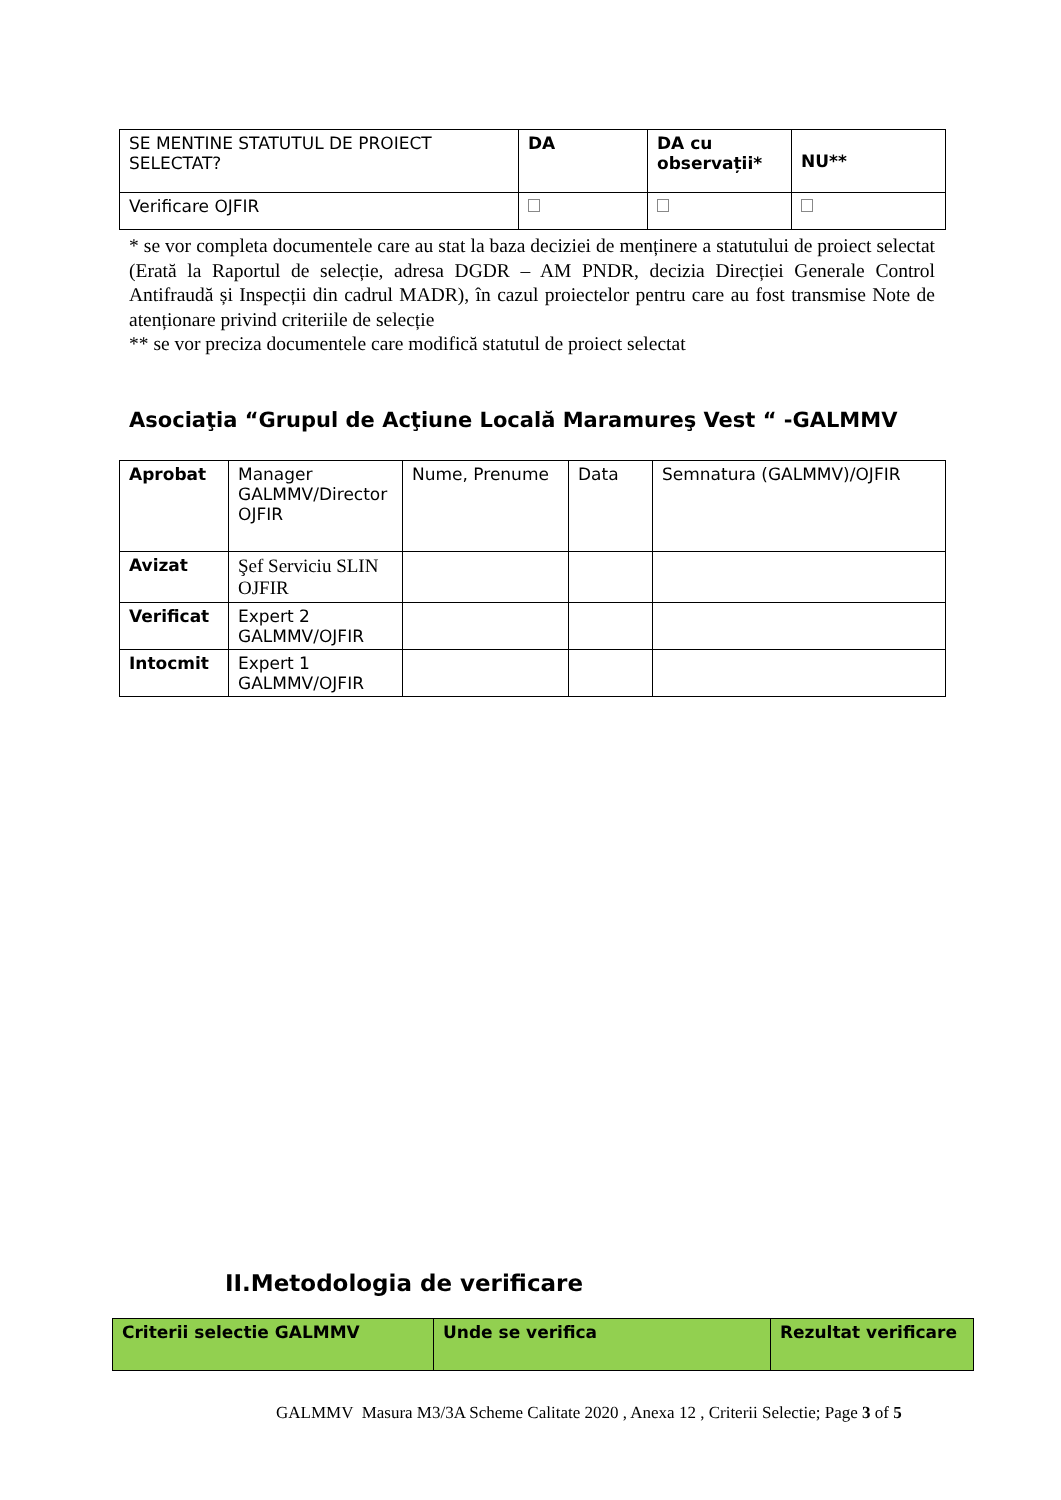| SE MENTINE STATUTUL DE PROIECT SELECTAT? | DA | DA cu observații* | NU** |
| Verificare OJFIR | | | |
* se vor completa documentele care au stat la baza deciziei de menținere a statutului de proiect selectat (Erată la Raportul de selecție, adresa DGDR – AM PNDR, decizia Direcției Generale Control Antifraudă și Inspecții din cadrul MADR), în cazul proiectelor pentru care au fost transmise Note de atenționare privind criteriile de selecție
** se vor preciza documentele care modifică statutul de proiect selectat
Asociaţia “Grupul de Acţiune Locală Maramureş Vest “ -GALMMV
| Aprobat | Manager GALMMV/Director OJFIR | Nume, Prenume | Data | Semnatura (GALMMV)/OJFIR |
| Avizat | Şef Serviciu SLIN OJFIR | | | |
| Verificat | Expert 2 GALMMV/OJFIR | | | |
| Intocmit | Expert 1 GALMMV/OJFIR | | | |
II.Metodologia de verificare
| Criterii selectie GALMMV | Unde se verifica | Rezultat verificare |
| --- | --- | --- |
GALMMV Masura M3/3A Scheme Calitate 2020 , Anexa 12 , Criterii Selectie; Page 3 of 5